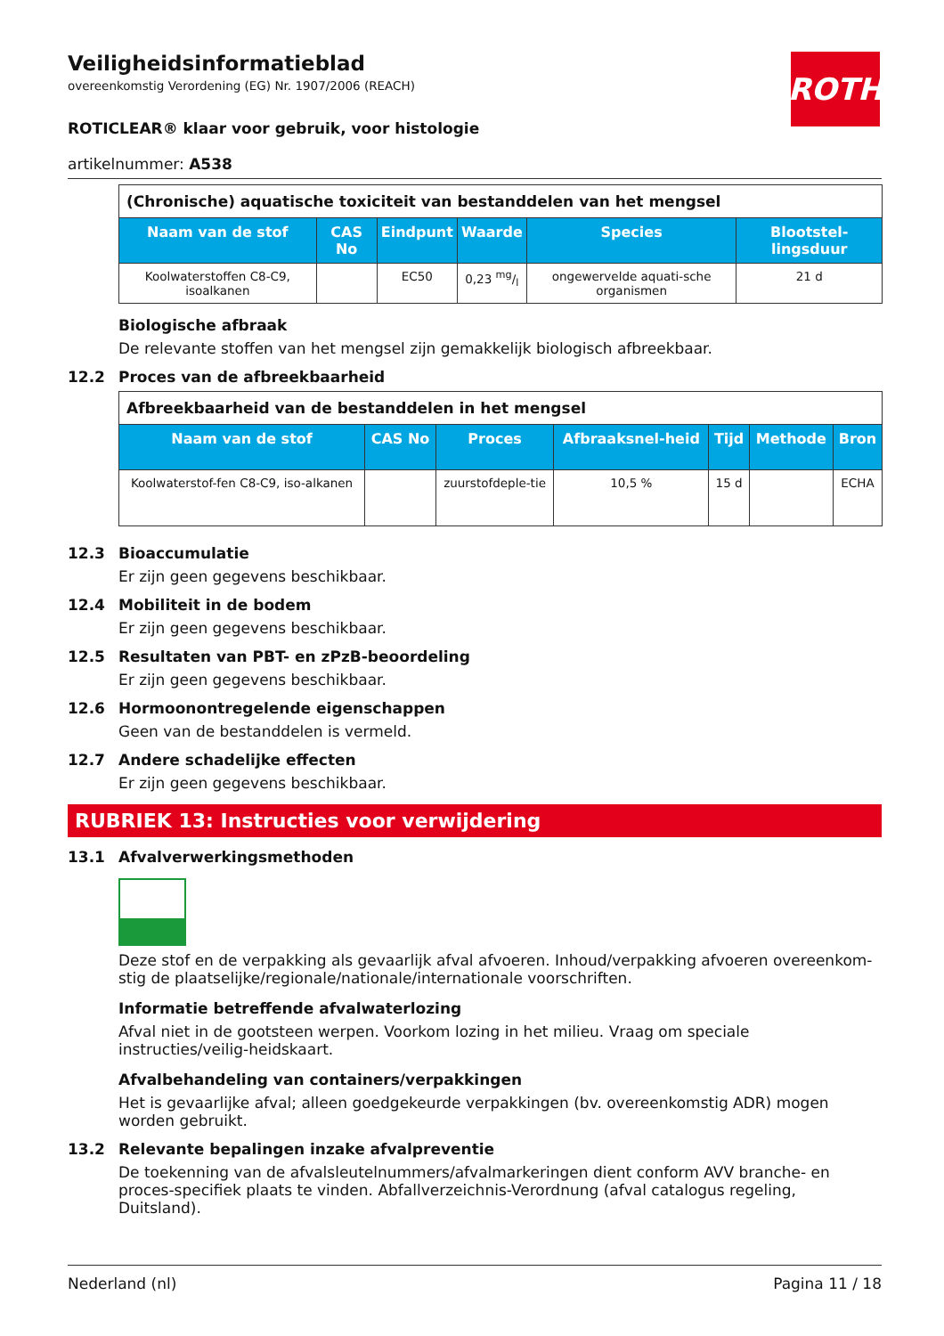ROTH
Veiligheidsinformatieblad
overeenkomstig Verordening (EG) Nr. 1907/2006 (REACH)
ROTICLEAR® klaar voor gebruik, voor histologie
artikelnummer: A538
| (Chronische) aquatische toxiciteit van bestanddelen van het mengsel | | | | | |
| --- | --- | --- | --- | --- | --- |
| Naam van de stof | CAS No | Eindpunt | Waarde | Species | Blootstel-lingsduur |
| Koolwaterstoffen C8-C9, isoalkanen | | EC50 | 0,23 mg/l | ongewervelde aquati-sche organismen | 21 d |
Biologische afbraak
De relevante stoffen van het mengsel zijn gemakkelijk biologisch afbreekbaar.
12.2 Proces van de afbreekbaarheid
| Afbreekbaarheid van de bestanddelen in het mengsel | | | | | | |
| --- | --- | --- | --- | --- | --- | --- |
| Naam van de stof | CAS No | Proces | Afbraaksnel-heid | Tijd | Methode | Bron |
| Koolwaterstof-fen C8-C9, iso-alkanen | | zuurstofdeple-tie | 10,5 % | 15 d | | ECHA |
12.3 Bioaccumulatie
Er zijn geen gegevens beschikbaar.
12.4 Mobiliteit in de bodem
Er zijn geen gegevens beschikbaar.
12.5 Resultaten van PBT- en zPzB-beoordeling
Er zijn geen gegevens beschikbaar.
12.6 Hormoonontregelende eigenschappen
Geen van de bestanddelen is vermeld.
12.7 Andere schadelijke effecten
Er zijn geen gegevens beschikbaar.
RUBRIEK 13: Instructies voor verwijdering
13.1 Afvalverwerkingsmethoden
Deze stof en de verpakking als gevaarlijk afval afvoeren. Inhoud/verpakking afvoeren overeenkom-stig de plaatselijke/regionale/nationale/internationale voorschriften.
Informatie betreffende afvalwaterlozing
Afval niet in de gootsteen werpen. Voorkom lozing in het milieu. Vraag om speciale instructies/veilig-heidskaart.
Afvalbehandeling van containers/verpakkingen
Het is gevaarlijke afval; alleen goedgekeurde verpakkingen (bv. overeenkomstig ADR) mogen worden gebruikt.
13.2 Relevante bepalingen inzake afvalpreventie
De toekenning van de afvalsleutelnummers/afvalmarkeringen dient conform AVV branche- en proces-specifiek plaats te vinden. Abfallverzeichnis-Verordnung (afval catalogus regeling, Duitsland).
Nederland (nl) Pagina 11 / 18